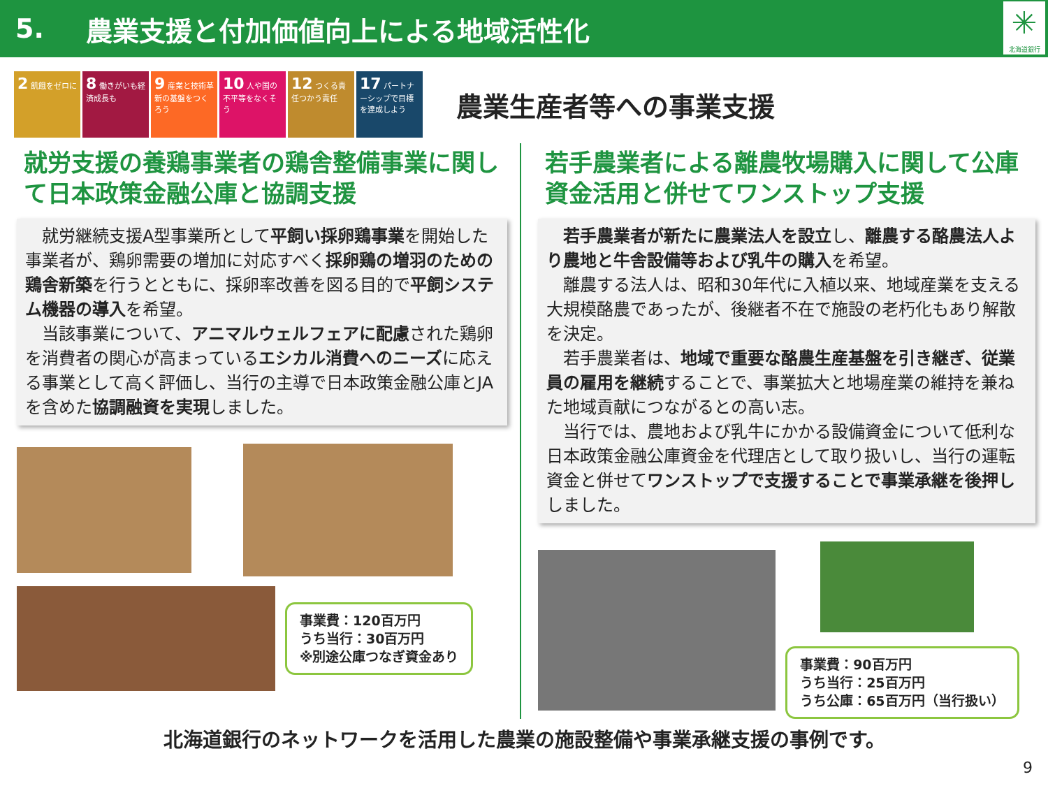5. 農業支援と付加価値向上による地域活性化
✳
北海道銀行
2 飢餓をゼロに
8 働きがいも経済成長も
9 産業と技術革新の基盤をつくろう
10 人や国の不平等をなくそう
12 つくる責任つかう責任
17 パートナーシップで目標を達成しよう
農業生産者等への事業支援
就労支援の養鶏事業者の鶏舎整備事業に関して日本政策金融公庫と協調支援
　就労継続支援A型事業所として平飼い採卵鶏事業を開始した事業者が、鶏卵需要の増加に対応すべく採卵鶏の増羽のための鶏舎新築を行うとともに、採卵率改善を図る目的で平飼システム機器の導入を希望。
　当該事業について、アニマルウェルフェアに配慮された鶏卵を消費者の関心が高まっているエシカル消費へのニーズに応える事業として高く評価し、当行の主導で日本政策金融公庫とJAを含めた協調融資を実現しました。
事業費：120百万円
うち当行：30百万円
※別途公庫つなぎ資金あり
若手農業者による離農牧場購入に関して公庫資金活用と併せてワンストップ支援
　若手農業者が新たに農業法人を設立し、離農する酪農法人より農地と牛舎設備等および乳牛の購入を希望。
　離農する法人は、昭和30年代に入植以来、地域産業を支える大規模酪農であったが、後継者不在で施設の老朽化もあり解散を決定。
　若手農業者は、地域で重要な酪農生産基盤を引き継ぎ、従業員の雇用を継続することで、事業拡大と地場産業の維持を兼ねた地域貢献につながるとの高い志。
　当行では、農地および乳牛にかかる設備資金について低利な日本政策金融公庫資金を代理店として取り扱いし、当行の運転資金と併せてワンストップで支援することで事業承継を後押ししました。
事業費：90百万円
うち当行：25百万円
うち公庫：65百万円（当行扱い）
北海道銀行のネットワークを活用した農業の施設整備や事業承継支援の事例です。
9